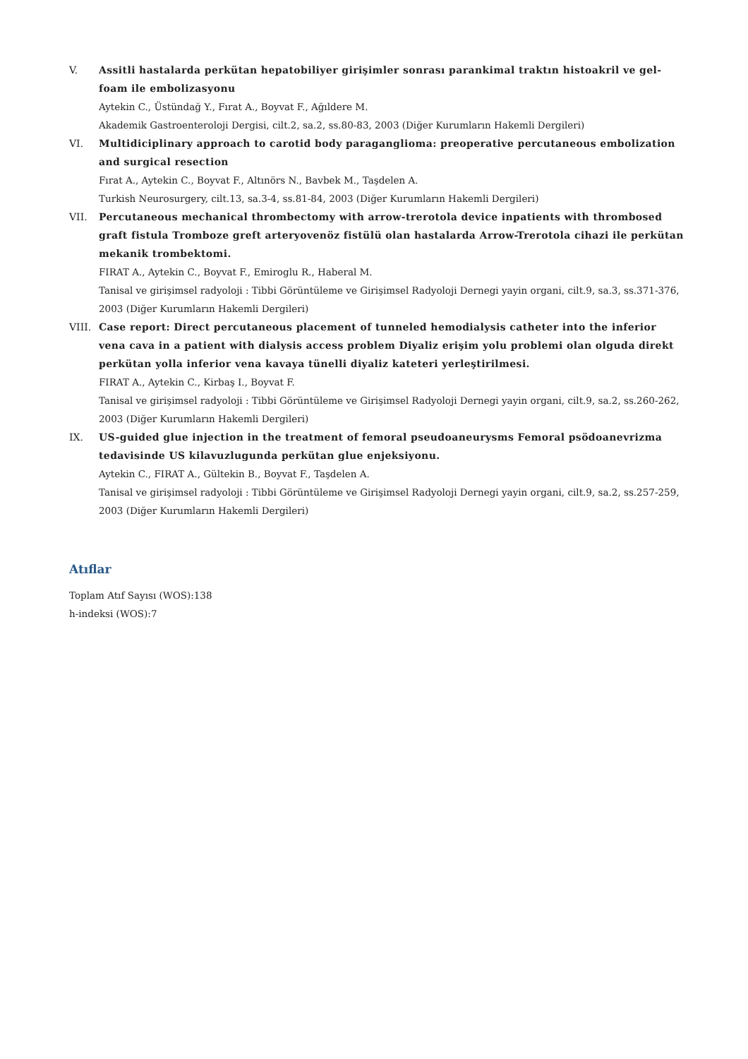V. Assitli hastalarda perkütan hepatobiliyer girişimler sonrası parankimal traktın histoakril ve gel-foam ile embolizasyonu
Aytekin C., Üstündağ Y., Fırat A., Boyvat F., Ağıldere M.
Akademik Gastroenteroloji Dergisi, cilt.2, sa.2, ss.80-83, 2003 (Diğer Kurumların Hakemli Dergileri)
VI. Multidiciplinary approach to carotid body paraganglioma: preoperative percutaneous embolization and surgical resection
Fırat A., Aytekin C., Boyvat F., Altınörs N., Bavbek M., Taşdelen A.
Turkish Neurosurgery, cilt.13, sa.3-4, ss.81-84, 2003 (Diğer Kurumların Hakemli Dergileri)
VII. Percutaneous mechanical thrombectomy with arrow-trerotola device inpatients with thrombosed graft fistula Tromboze greft arteryovenöz fistülü olan hastalarda Arrow-Trerotola cihazi ile perkütan mekanik trombektomi.
FIRAT A., Aytekin C., Boyvat F., Emiroglu R., Haberal M.
Tanisal ve girişimsel radyoloji : Tibbi Görüntüleme ve Girişimsel Radyoloji Dernegi yayin organi, cilt.9, sa.3, ss.371-376, 2003 (Diğer Kurumların Hakemli Dergileri)
VIII. Case report: Direct percutaneous placement of tunneled hemodialysis catheter into the inferior vena cava in a patient with dialysis access problem Diyaliz erişim yolu problemi olan olguda direkt perkütan yolla inferior vena kavaya tünelli diyaliz kateteri yerleştirilmesi.
FIRAT A., Aytekin C., Kirbaş I., Boyvat F.
Tanisal ve girişimsel radyoloji : Tibbi Görüntüleme ve Girişimsel Radyoloji Dernegi yayin organi, cilt.9, sa.2, ss.260-262, 2003 (Diğer Kurumların Hakemli Dergileri)
IX. US-guided glue injection in the treatment of femoral pseudoaneurysms Femoral psödoanevrizma tedavisinde US kilavuzlugunda perkütan glue enjeksiyonu.
Aytekin C., FIRAT A., Gültekin B., Boyvat F., Taşdelen A.
Tanisal ve girişimsel radyoloji : Tibbi Görüntüleme ve Girişimsel Radyoloji Dernegi yayin organi, cilt.9, sa.2, ss.257-259, 2003 (Diğer Kurumların Hakemli Dergileri)
Atıflar
Toplam Atıf Sayısı (WOS):138
h-indeksi (WOS):7